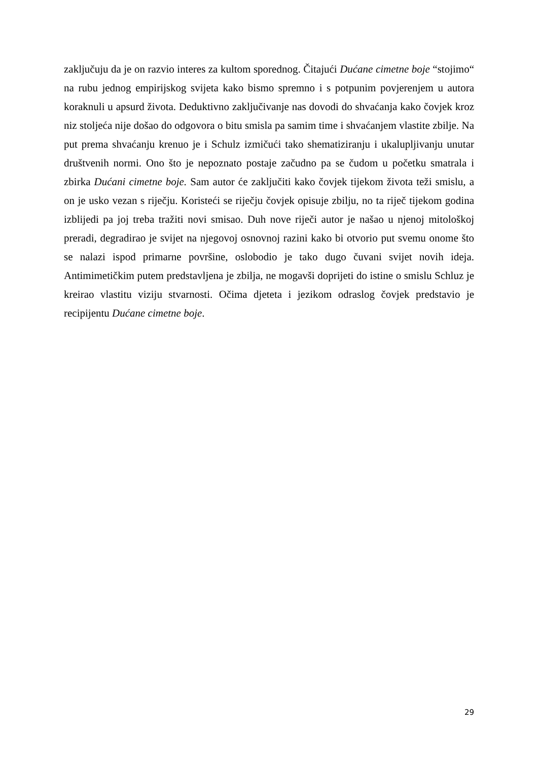zaključuju da je on razvio interes za kultom sporednog. Čitajući Dućane cimetne boje “stojimo“ na rubu jednog empirijskog svijeta kako bismo spremno i s potpunim povjerenjem u autora koraknuli u apsurd života. Deduktivno zaključivanje nas dovodi do shvaćanja kako čovjek kroz niz stoljeća nije došao do odgovora o bitu smisla pa samim time i shvaćanjem vlastite zbilje. Na put prema shvaćanju krenuo je i Schulz izmičući tako shematiziranju i ukalupljivanju unutar društvenih normi. Ono što je nepoznato postaje začudno pa se čudom u početku smatrala i zbirka Dućani cimetne boje. Sam autor će zaključiti kako čovjek tijekom života teži smislu, a on je usko vezan s riječju. Koristeći se riječju čovjek opisuje zbilju, no ta riječ tijekom godina izblijedi pa joj treba tražiti novi smisao. Duh nove riječi autor je našao u njenoj mitološkoj preradi, degradirao je svijet na njegovoj osnovnoj razini kako bi otvorio put svemu onome što se nalazi ispod primarne površine, oslobodio je tako dugo čuvani svijet novih ideja. Antimimetičkim putem predstavljena je zbilja, ne mogavši doprijeti do istine o smislu Schluz je kreirao vlastitu viziju stvarnosti. Očima djeteta i jezikom odraslog čovjek predstavio je recipijentu Dućane cimetne boje.
29